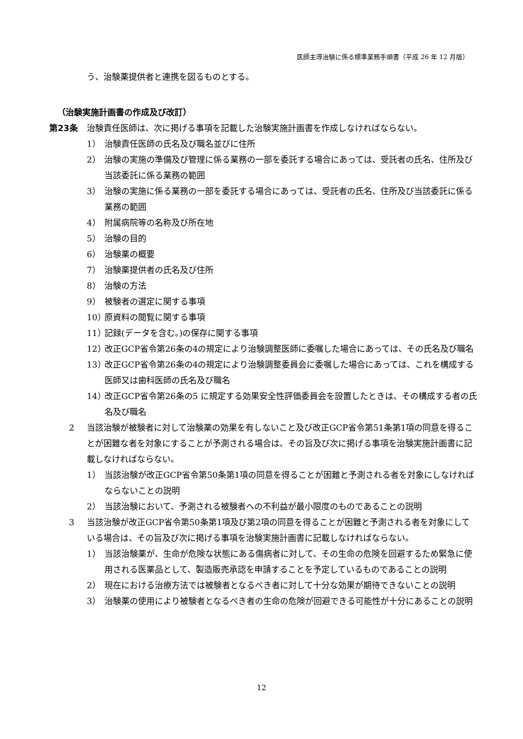医師主導治験に係る標準業務手順書（平成 26 年 12 月版）
う、治験薬提供者と連携を図るものとする。
（治験実施計画書の作成及び改訂）
第23条 治験責任医師は、次に掲げる事項を記載した治験実施計画書を作成しなければならない。
1） 治験責任医師の氏名及び職名並びに住所
2） 治験の実施の準備及び管理に係る業務の一部を委託する場合にあっては、受託者の氏名、住所及び当該委託に係る業務の範囲
3） 治験の実施に係る業務の一部を委託する場合にあっては、受託者の氏名、住所及び当該委託に係る業務の範囲
4） 附属病院等の名称及び所在地
5） 治験の目的
6） 治験薬の概要
7） 治験薬提供者の氏名及び住所
8） 治験の方法
9） 被験者の選定に関する事項
10）
原資料の閲覧に関する事項
11）
記録(データを含む。)の保存に関する事項
12）
改正GCP省令第26条の4の規定により治験調整医師に委嘱した場合にあっては、その氏名及び職名
13）
改正GCP省令第26条の4の規定により治験調整委員会に委嘱した場合にあっては、これを構成する医師又は歯科医師の氏名及び職名
14）
改正GCP省令第26条の5 に規定する効果安全性評価委員会を設置したときは、その構成する者の氏名及び職名
2 当該治験が被験者に対して治験薬の効果を有しないこと及び改正GCP省令第51条第1項の同意を得ることが困難な者を対象にすることが予測される場合は、その旨及び次に掲げる事項を治験実施計画書に記載しなければならない。
1） 当該治験が改正GCP省令第50条第1項の同意を得ることが困難と予測される者を対象にしなければならないことの説明
2） 当該治験において、予測される被験者への不利益が最小限度のものであることの説明
3 当該治験が改正GCP省令第50条第1項及び第2項の同意を得ることが困難と予測される者を対象にしている場合は、その旨及び次に掲げる事項を治験実施計画書に記載しなければならない。
1） 当該治験薬が、生命が危険な状態にある傷病者に対して、その生命の危険を回避するため緊急に使用される医薬品として、製造販売承認を申請することを予定しているものであることの説明
2） 現在における治療方法では被験者となるべき者に対して十分な効果が期待できないことの説明
3） 治験薬の使用により被験者となるべき者の生命の危険が回避できる可能性が十分にあることの説明
12